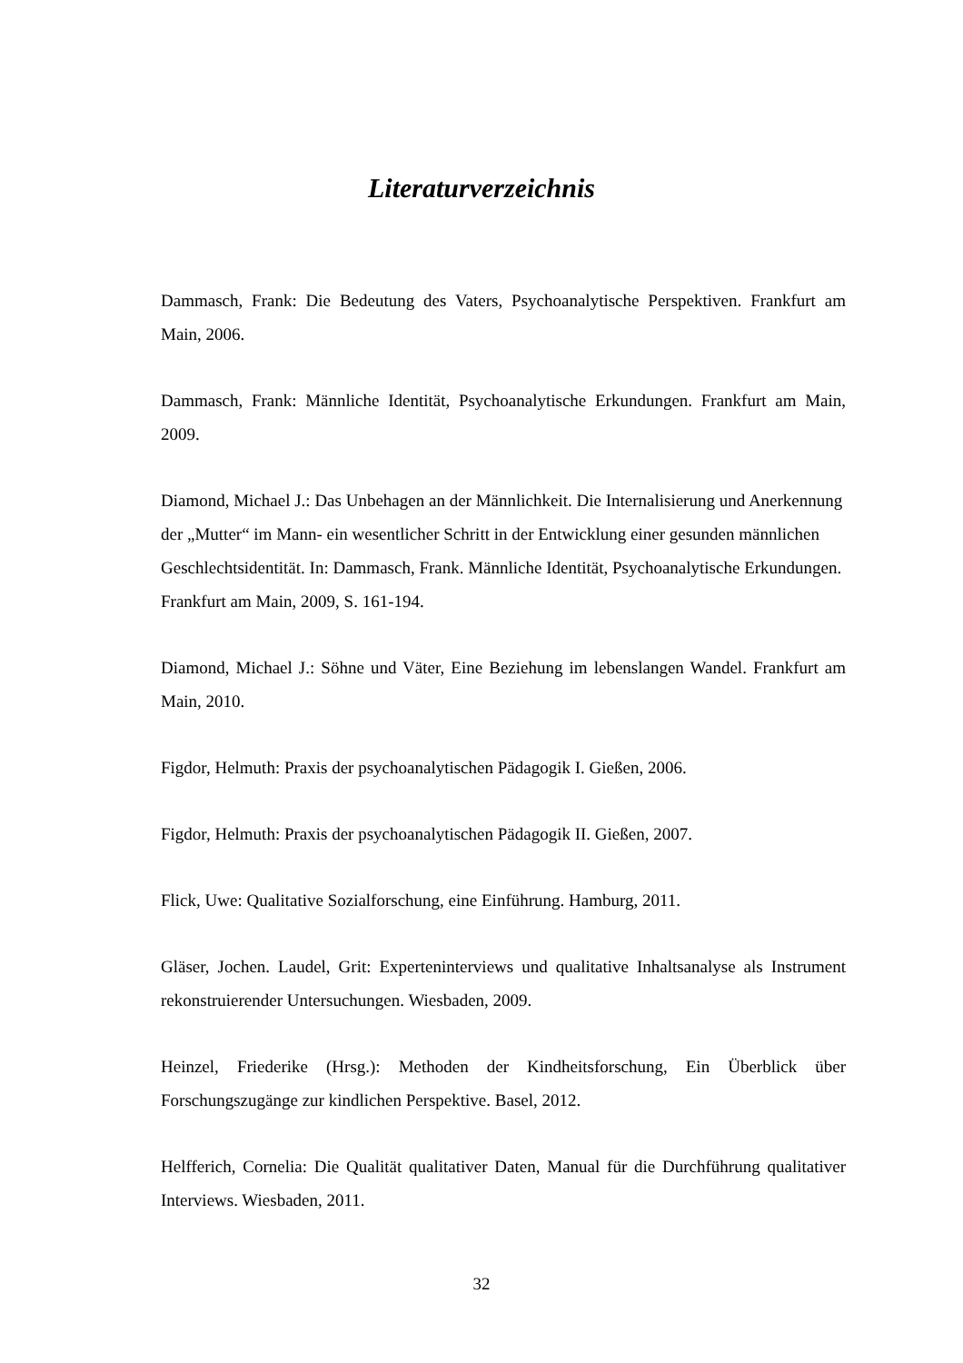Literaturverzeichnis
Dammasch, Frank: Die Bedeutung des Vaters, Psychoanalytische Perspektiven. Frankfurt am Main, 2006.
Dammasch, Frank: Männliche Identität, Psychoanalytische Erkundungen. Frankfurt am Main, 2009.
Diamond, Michael J.: Das Unbehagen an der Männlichkeit. Die Internalisierung und Anerkennung der „Mutter“ im Mann- ein wesentlicher Schritt in der Entwicklung einer gesunden männlichen Geschlechtsidentität. In: Dammasch, Frank. Männliche Identität, Psychoanalytische Erkundungen. Frankfurt am Main, 2009, S. 161-194.
Diamond, Michael J.: Söhne und Väter, Eine Beziehung im lebenslangen Wandel. Frankfurt am Main, 2010.
Figdor, Helmuth: Praxis der psychoanalytischen Pädagogik I. Gießen, 2006.
Figdor, Helmuth: Praxis der psychoanalytischen Pädagogik II. Gießen, 2007.
Flick, Uwe: Qualitative Sozialforschung, eine Einführung. Hamburg, 2011.
Gläser, Jochen. Laudel, Grit: Experteninterviews und qualitative Inhaltsanalyse als Instrument rekonstruierender Untersuchungen. Wiesbaden, 2009.
Heinzel, Friederike (Hrsg.): Methoden der Kindheitsforschung, Ein Überblick über Forschungszugänge zur kindlichen Perspektive. Basel, 2012.
Helfferich, Cornelia: Die Qualität qualitativer Daten, Manual für die Durchführung qualitativer Interviews. Wiesbaden, 2011.
32